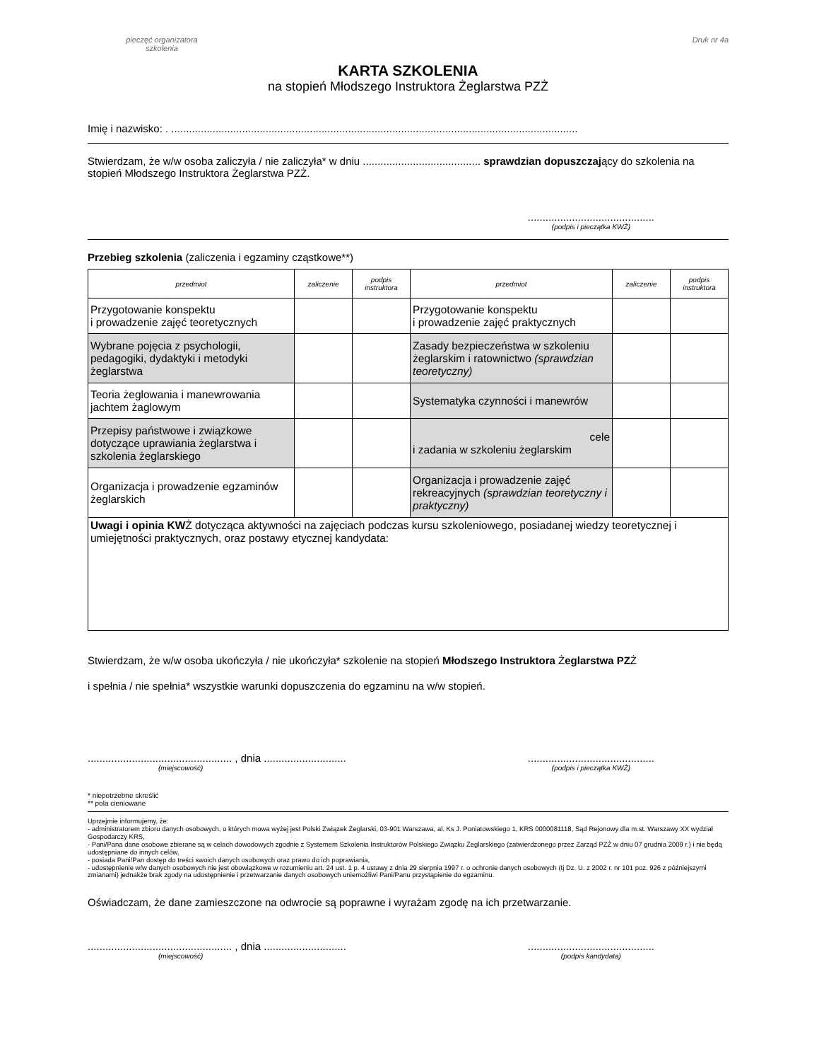pieczęć organizatora
szkolenia
Druk nr 4a
KARTA SZKOLENIA
na stopień Młodszego Instruktora Żeglarstwa PZŻ
Imię i nazwisko: . ..........................................................................................................................................
Stwierdzam, że w/w osoba zaliczyła / nie zaliczyła* w dniu ........................................ sprawdzian dopuszczający do szkolenia na stopień Młodszego Instruktora Żeglarstwa PZŻ.
...........................................
(podpis i pieczątka KWŻ)
Przebieg szkolenia (zaliczenia i egzaminy cząstkowe**)
| przedmiot | zaliczenie | podpis instruktora | przedmiot | zaliczenie | podpis instruktora |
| --- | --- | --- | --- | --- | --- |
| Przygotowanie konspektu i prowadzenie zajęć teoretycznych | | | Przygotowanie konspektu i prowadzenie zajęć praktycznych | | |
| Wybrane pojęcia z psychologii, pedagogiki, dydaktyki i metodyki żeglarstwa | | | Zasady bezpieczeństwa w szkoleniu żeglarskim i ratownictwo (sprawdzian teoretyczny) | | |
| Teoria żeglowania i manewrowania jachtem żaglowym | | | Systematyka czynności i manewrów | | |
| Przepisy państwowe i związkowe dotyczące uprawiania żeglarstwa i szkolenia żeglarskiego | | | cele i zadania w szkoleniu żeglarskim | | |
| Organizacja i prowadzenie egzaminów żeglarskich | | | Organizacja i prowadzenie zajęć rekreacyjnych (sprawdzian teoretyczny i praktyczny) | | |
| Uwagi i opinia KW Ż dotycząca aktywności na zajęciach podczas kursu szkoleniowego, posiadanej wiedzy teoretycznej i umiejętności praktycznych, oraz postawy etycznej kandydata: | | | | | |
Stwierdzam, że w/w osoba ukończyła / nie ukończyła* szkolenie na stopień Młodszego Instruktora Żeglarstwa PZŻ
i spełnia / nie spełnia* wszystkie warunki dopuszczenia do egzaminu na w/w stopień.
................................................. , dnia ............................
(miejscowość)...........................................
(podpis i pieczątka KWŻ)
* niepotrzebne skreślić
** pola cieniowane
Uprzejmie informujemy, że:
- administratorem zbioru danych osobowych, o których mowa wyżej jest Polski Związek Żeglarski, 03-901 Warszawa, al. Ks J. Poniatowskiego 1, KRS 0000081118, Sąd Rejonowy dla m.st. Warszawy XX wydział Gospodarczy KRS,
- Pani/Pana dane osobowe zbierane są w celach dowodowych zgodnie z Systemem Szkolenia Instruktorów Polskiego Związku Żeglarskiego (zatwierdzonego przez Zarząd PZŻ w dniu 07 grudnia 2009 r.) i nie będą udostępniane do innych celów,
- posiada Pani/Pan dostęp do treści swoich danych osobowych oraz prawo do ich poprawiania,
- udostępnienie w/w danych osobowych nie jest obowiązkowe w rozumieniu art. 24 ust. 1 p. 4 ustawy z dnia 29 sierpnia 1997 r. o ochronie danych osobowych (tj Dz. U. z 2002 r. nr 101 poz. 926 z późniejszymi zmianami) jednakże brak zgody na udostępnienie i przetwarzanie danych osobowych uniemożliwi Pani/Panu przystąpienie do egzaminu.
Oświadczam, że dane zamieszczone na odwrocie są poprawne i wyrażam zgodę na ich przetwarzanie.
................................................. , dnia ............................
(miejscowość)...........................................
(podpis kandydata)